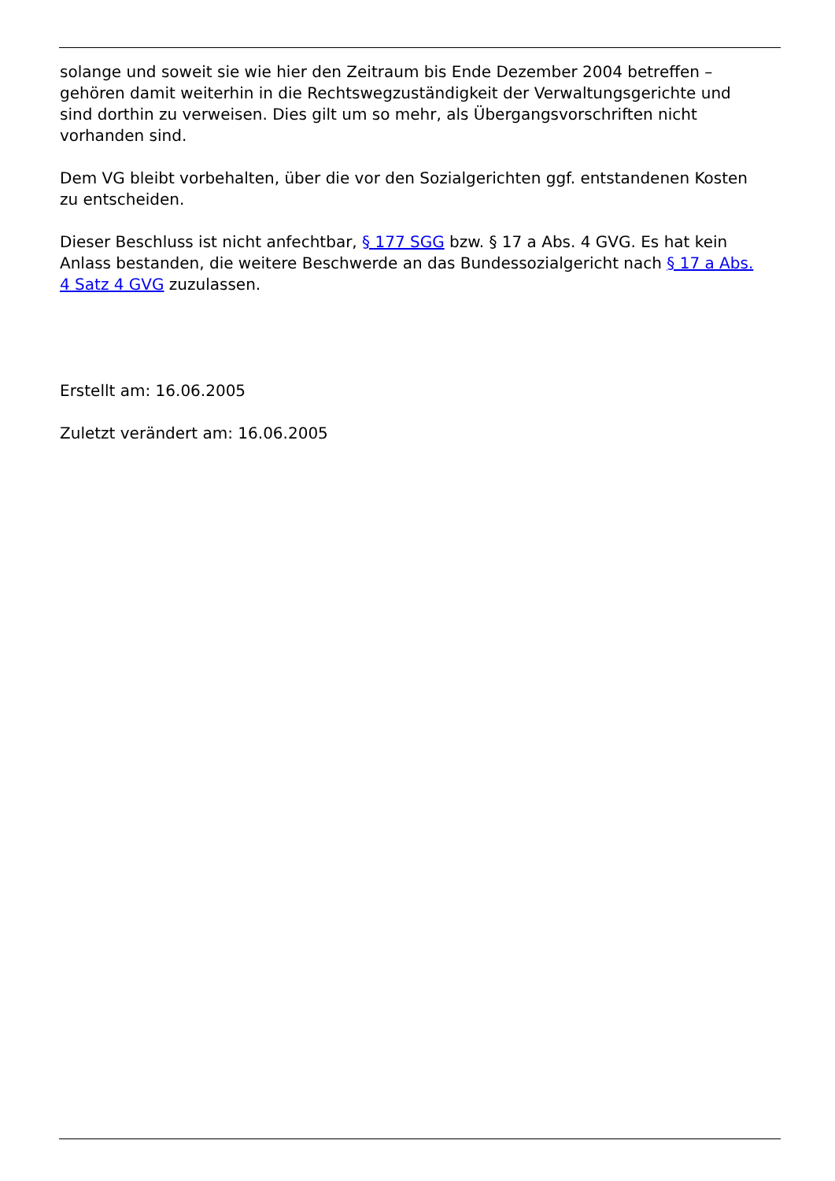solange und soweit sie wie hier den Zeitraum bis Ende Dezember 2004 betreffen – gehören damit weiterhin in die Rechtswegzuständigkeit der Verwaltungsgerichte und sind dorthin zu verweisen. Dies gilt um so mehr, als Übergangsvorschriften nicht vorhanden sind.
Dem VG bleibt vorbehalten, über die vor den Sozialgerichten ggf. entstandenen Kosten zu entscheiden.
Dieser Beschluss ist nicht anfechtbar, § 177 SGG bzw. § 17 a Abs. 4 GVG. Es hat kein Anlass bestanden, die weitere Beschwerde an das Bundessozialgericht nach § 17 a Abs. 4 Satz 4 GVG zuzulassen.
Erstellt am: 16.06.2005
Zuletzt verändert am: 16.06.2005